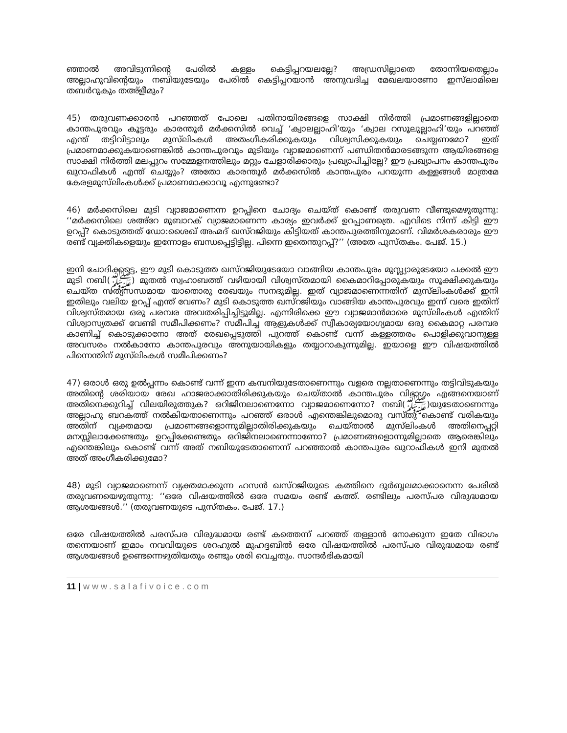ഞ്ഞാൽ അവിടുന്നിന്റെ പേരിൽ കള്ളം കെട്ടിപ്പറയലല്ലേ? അഡ്രസില്ലാതെ തോന്നിയതെല്ലാം അല്ലാഹുവിന്റെയും നബിയുടേയും പേരിൽ കെട്ടിപ്പറയാൻ അനുവദിച്ച മേഖലയാണോ ഇസ്‌ലാമിലെ തബർറുകും തഅ്ളീമും?
45) തരുവണക്കാരൻ പറഞ്ഞത് പോലെ പതിനായിരങ്ങളെ സാക്ഷി നിർത്തി പ്രമാണങ്ങളില്ലാതെ കാന്തപുരവും കൂട്ടരും കാരന്തൂർ മർക്കസിൽ വെച്ച് ‘ക്വാലല്ലാഹി’യും ‘ക്വാല റസൂലുല്ലാഹി’യും പറഞ്ഞ് എന്ത് തട്ടിവിട്ടാലും മുസ്‌ലിംകൾ അതംഗീകരിക്കുകയും വിശ്വസിക്കുകയും ചെയ്യണമോ? ഇത് പ്രമാണമാക്കുകയാണെങ്കിൽ കാന്തപുരവും മുടിയും വ്യാജമാണെന്ന് പണ്ഡിതൻമാരടങ്ങുന്ന ആയിരങ്ങളെ സാക്ഷി നിർത്തി മലപ്പുറം സമ്മേളനത്തിലും മറ്റും ചേളാരിക്കാരും പ്രഖ്യാപിച്ചില്ലേ? ഈ പ്രഖ്യാപനം കാന്തപുരം ഖുറാഫികൾ എന്ത് ചെയ്യും? അതോ കാരന്തൂർ മർക്കസിൽ കാന്തപുരം പറയുന്ന കള്ളങ്ങൾ മാത്രമേ കേരളമുസ്‌ലിംകൾക്ക് പ്രമാണമാക്കാവൂ എന്നുണ്ടോ?
46) മർക്കസിലെ മുടി വ്യാജമാണെന്ന ഉറപ്പിനെ ചോദ്യം ചെയ്ത് കൊണ്ട് തരുവണ വീണ്ടുമെഴുതുന്നു: ‘‘മർക്കസിലെ ശഅ്റേ മുബാറക് വ്യാജമാണെന്ന കാര്യം ഇവർക്ക് ഉറപ്പാണത്രെ. എവിടെ നിന്ന് കിട്ടി ഈ ഉറപ്പ്? കൊടുത്തത് ഡോ:ശൈഖ് അഹ്മദ് ഖസ്റജിയും കിട്ടിയത് കാന്തപുരത്തിനുമാണ്. വിമർശകരാരും ഈ രണ്ട് വ്യക്തികളെയും ഇന്നോളം ബന്ധപ്പെട്ടിട്ടില്ല. പിന്നെ ഇതെന്തുറപ്പ്?’’ (അതേ പുസ്തകം. പേജ്. 15.)
ഇനി ചോദിക്കട്ടെ, ഈ മുടി കൊടുത്ത ഖസ്റജിയുടേയോ വാങ്ങിയ കാന്തപുരം മുസ്ല്യാരുടേയോ പക്കൽ ഈ മുടി നബി(ﷺ) മുതൽ സ്വഹാബത്ത് വഴിയായി വിശ്വസ്തമായി കൈമാറിപ്പോരുകയും സൂക്ഷിക്കുകയും ചെയ്ത സത്യസന്ധമായ യാതൊരു രേഖയും സനദുമില്ല. ഇത് വ്യാജമാണെന്നതിന് മുസ്‌ലിംകൾക്ക് ഇനി ഇതിലും വലിയ ഉറപ്പ് എന്ത് വേണം? മുടി കൊടുത്ത ഖസ്റജിയും വാങ്ങിയ കാന്തപുരവും ഇന്ന് വരെ ഇതിന് വിശ്വസ്തമായ ഒരു പരമ്പര അവതരിപ്പിച്ചിട്ടുമില്ല. എന്നിരിക്കെ ഈ വ്യാജമാൻമാരെ മുസ്‌ലിംകൾ എന്തിന് വിശ്വാസ്യതക്ക് വേണ്ടി സമീപിക്കണം? സമീപിച്ച ആളുകൾക്ക് സ്വീകാര്യയോഗ്യമായ ഒരു കൈമാറ്റ പരമ്പര കാണിച്ച് കൊടുക്കാനോ അത് രേഖപ്പെടുത്തി പുറത്ത് കൊണ്ട് വന്ന് കള്ളത്തരം പൊളിക്കുവാനുള്ള അവസരം നൽകാനോ കാന്തപുരവും അനുയായികളും തയ്യാറാകുന്നുമില്ല. ഇയാളെ ഈ വിഷയത്തിൽ പിന്നെന്തിന് മുസ്‌ലിംകൾ സമീപിക്കണം?
47) ഒരാൾ ഒരു ഉൽപ്പന്നം കൊണ്ട് വന്ന് ഇന്ന കമ്പനിയുടേതാണെന്നും വളരെ നല്ലതാണെന്നും തട്ടിവിടുകയും അതിന്റെ ശരിയായ രേഖ ഹാജരാക്കാതിരിക്കുകയും ചെയ്താൽ കാന്തപുരം വിഭാഗം എങ്ങനെയാണ് അതിനെക്കുറിച്ച് വിലയിരുത്തുക? ഒറിജിനലാണെന്നോ വ്യാജമാണെന്നോ? നബി(ﷺ)യുടേതാണെന്നും അല്ലാഹു ബറകത്ത് നൽകിയതാണെന്നും പറഞ്ഞ് ഒരാൾ എന്തെങ്കിലുമൊരു വസ്തു കൊണ്ട് വരികയും അതിന് വ്യക്തമായ പ്രമാണങ്ങളൊന്നുമില്ലാതിരിക്കുകയും ചെയ്താൽ മുസ്‌ലിംകൾ അതിനെപ്പറ്റി മനസ്സിലാക്കേണ്ടതും ഉറപ്പിക്കേണ്ടതും ഒറിജിനലാണെന്നാണോ? പ്രമാണങ്ങളൊന്നുമില്ലാതെ ആരെങ്കിലും എന്തെങ്കിലും കൊണ്ട് വന്ന് അത് നബിയുടേതാണെന്ന് പറഞ്ഞാൽ കാന്തപുരം ഖുറാഫികൾ ഇനി മുതൽ അത് അംഗീകരിക്കുമോ?
48) മുടി വ്യാജമാണെന്ന് വ്യക്തമാക്കുന്ന ഹസൻ ഖസ്റജിയുടെ കത്തിനെ ദുർബ്ബലമാക്കാനെന്ന പേരിൽ തരുവണയെഴുതുന്നു: ‘‘ഒരേ വിഷയത്തിൽ ഒരേ സമയം രണ്ട് കത്ത്. രണ്ടിലും പരസ്പര വിരുദ്ധമായ ആശയങ്ങൾ.’’ (തരുവണയുടെ പുസ്തകം. പേജ്. 17.)
ഒരേ വിഷയത്തിൽ പരസ്പര വിരുദ്ധമായ രണ്ട് കത്തെന്ന് പറഞ്ഞ് തള്ളാൻ നോക്കുന്ന ഇതേ വിഭാഗം തന്നെയാണ് ഇമാം നവവിയുടെ ശറഹുൽ മുഹദ്ദബിൽ ഒരേ വിഷയത്തിൽ പരസ്പര വിരുദ്ധമായ രണ്ട് ആശയങ്ങൾ ഉണ്ടെന്നെഴുതിയതും രണ്ടും ശരി വെച്ചതും. സാന്ദർഭികമായി
11 | www.salafivoice.com